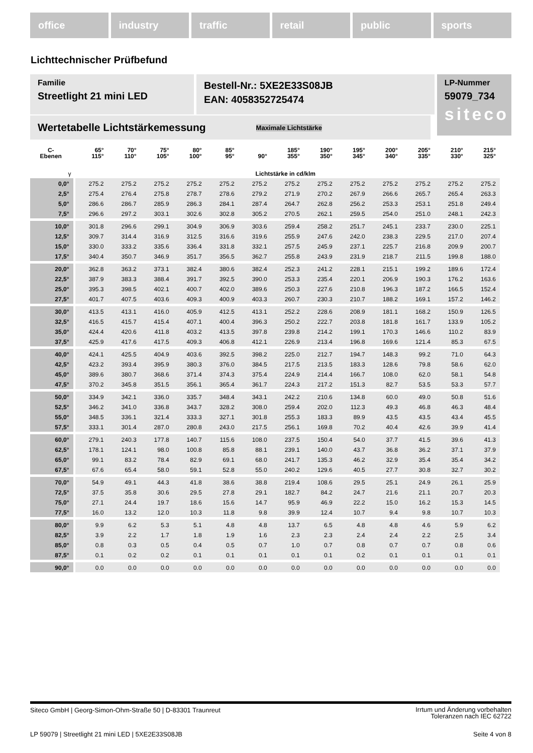office industry traffic retail public sports
Lichttechnischer Prüfbefund
Familie
Streetlight 21 mini LED
Bestell-Nr.: 5XE2E33S08JB
EAN: 4058352725474
LP-Nummer
59079_734
siteco
Wertetabelle Lichtstärkemessung Maximale Lichtstärke
| C- Ebenen | 65° 115° | 70° 110° | 75° 105° | 80° 100° | 85° 95° | 90° | 185° 355° | 190° 350° | 195° 345° | 200° 340° | 205° 335° | 210° 330° | 215° 325° |
| --- | --- | --- | --- | --- | --- | --- | --- | --- | --- | --- | --- | --- | --- |
| γ | Lichtstärke in cd/klm | | | | | | | | | | | | |
| 0,0° | 275.2 | 275.2 | 275.2 | 275.2 | 275.2 | 275.2 | 275.2 | 275.2 | 275.2 | 275.2 | 275.2 | 275.2 | 275.2 |
| 2,5° | 275.4 | 276.4 | 275.8 | 278.7 | 278.6 | 279.2 | 271.9 | 270.2 | 267.9 | 266.6 | 265.7 | 265.4 | 263.3 |
| 5,0° | 286.6 | 286.7 | 285.9 | 286.3 | 284.1 | 287.4 | 264.7 | 262.8 | 256.2 | 253.3 | 253.1 | 251.8 | 249.4 |
| 7,5° | 296.6 | 297.2 | 303.1 | 302.6 | 302.8 | 305.2 | 270.5 | 262.1 | 259.5 | 254.0 | 251.0 | 248.1 | 242.3 |
| 10,0° | 301.8 | 296.6 | 299.1 | 304.9 | 306.9 | 303.6 | 259.4 | 258.2 | 251.7 | 245.1 | 233.7 | 230.0 | 225.1 |
| 12,5° | 309.7 | 314.4 | 316.9 | 312.5 | 316.6 | 319.6 | 255.9 | 247.6 | 242.0 | 238.3 | 229.5 | 217.0 | 207.4 |
| 15,0° | 330.0 | 333.2 | 335.6 | 336.4 | 331.8 | 332.1 | 257.5 | 245.9 | 237.1 | 225.7 | 216.8 | 209.9 | 200.7 |
| 17,5° | 340.4 | 350.7 | 346.9 | 351.7 | 356.5 | 362.7 | 255.8 | 243.9 | 231.9 | 218.7 | 211.5 | 199.8 | 188.0 |
| 20,0° | 362.8 | 363.2 | 373.1 | 382.4 | 380.6 | 382.4 | 252.3 | 241.2 | 228.1 | 215.1 | 199.2 | 189.6 | 172.4 |
| 22,5° | 387.9 | 383.3 | 388.4 | 391.7 | 392.5 | 390.0 | 253.3 | 235.4 | 220.1 | 206.9 | 190.3 | 176.2 | 163.6 |
| 25,0° | 395.3 | 398.5 | 402.1 | 400.7 | 402.0 | 389.6 | 250.3 | 227.6 | 210.8 | 196.3 | 187.2 | 166.5 | 152.4 |
| 27,5° | 401.7 | 407.5 | 403.6 | 409.3 | 400.9 | 403.3 | 260.7 | 230.3 | 210.7 | 188.2 | 169.1 | 157.2 | 146.2 |
| 30,0° | 413.5 | 413.1 | 416.0 | 405.9 | 412.5 | 413.1 | 252.2 | 228.6 | 208.9 | 181.1 | 168.2 | 150.9 | 126.5 |
| 32,5° | 416.5 | 415.7 | 415.4 | 407.1 | 400.4 | 396.3 | 250.2 | 222.7 | 203.8 | 181.8 | 161.7 | 133.9 | 105.2 |
| 35,0° | 424.4 | 420.6 | 411.8 | 403.2 | 413.5 | 397.8 | 239.8 | 214.2 | 199.1 | 170.3 | 146.6 | 110.2 | 83.9 |
| 37,5° | 425.9 | 417.6 | 417.5 | 409.3 | 406.8 | 412.1 | 226.9 | 213.4 | 196.8 | 169.6 | 121.4 | 85.3 | 67.5 |
| 40,0° | 424.1 | 425.5 | 404.9 | 403.6 | 392.5 | 398.2 | 225.0 | 212.7 | 194.7 | 148.3 | 99.2 | 71.0 | 64.3 |
| 42,5° | 423.2 | 393.4 | 395.9 | 380.3 | 376.0 | 384.5 | 217.5 | 213.5 | 183.3 | 128.6 | 79.8 | 58.6 | 62.0 |
| 45,0° | 389.6 | 380.7 | 368.6 | 371.4 | 374.3 | 375.4 | 224.9 | 214.4 | 166.7 | 108.0 | 62.0 | 58.1 | 54.8 |
| 47,5° | 370.2 | 345.8 | 351.5 | 356.1 | 365.4 | 361.7 | 224.3 | 217.2 | 151.3 | 82.7 | 53.5 | 53.3 | 57.7 |
| 50,0° | 334.9 | 342.1 | 336.0 | 335.7 | 348.4 | 343.1 | 242.2 | 210.6 | 134.8 | 60.0 | 49.0 | 50.8 | 51.6 |
| 52,5° | 346.2 | 341.0 | 336.8 | 343.7 | 328.2 | 308.0 | 259.4 | 202.0 | 112.3 | 49.3 | 46.8 | 46.3 | 48.4 |
| 55,0° | 348.5 | 336.1 | 321.4 | 333.3 | 327.1 | 301.8 | 255.3 | 183.3 | 89.9 | 43.5 | 43.5 | 43.4 | 45.5 |
| 57,5° | 333.1 | 301.4 | 287.0 | 280.8 | 243.0 | 217.5 | 256.1 | 169.8 | 70.2 | 40.4 | 42.6 | 39.9 | 41.4 |
| 60,0° | 279.1 | 240.3 | 177.8 | 140.7 | 115.6 | 108.0 | 237.5 | 150.4 | 54.0 | 37.7 | 41.5 | 39.6 | 41.3 |
| 62,5° | 178.1 | 124.1 | 98.0 | 100.8 | 85.8 | 88.1 | 239.1 | 140.0 | 43.7 | 36.8 | 36.2 | 37.1 | 37.9 |
| 65,0° | 99.1 | 83.2 | 78.4 | 82.9 | 69.1 | 68.0 | 241.7 | 135.3 | 46.2 | 32.9 | 35.4 | 35.4 | 34.2 |
| 67,5° | 67.6 | 65.4 | 58.0 | 59.1 | 52.8 | 55.0 | 240.2 | 129.6 | 40.5 | 27.7 | 30.8 | 32.7 | 30.2 |
| 70,0° | 54.9 | 49.1 | 44.3 | 41.8 | 38.6 | 38.8 | 219.4 | 108.6 | 29.5 | 25.1 | 24.9 | 26.1 | 25.9 |
| 72,5° | 37.5 | 35.8 | 30.6 | 29.5 | 27.8 | 29.1 | 182.7 | 84.2 | 24.7 | 21.6 | 21.1 | 20.7 | 20.3 |
| 75,0° | 27.1 | 24.4 | 19.7 | 18.6 | 15.6 | 14.7 | 95.9 | 46.9 | 22.2 | 15.0 | 16.2 | 15.3 | 14.5 |
| 77,5° | 16.0 | 13.2 | 12.0 | 10.3 | 11.8 | 9.8 | 39.9 | 12.4 | 10.7 | 9.4 | 9.8 | 10.7 | 10.3 |
| 80,0° | 9.9 | 6.2 | 5.3 | 5.1 | 4.8 | 4.8 | 13.7 | 6.5 | 4.8 | 4.8 | 4.6 | 5.9 | 6.2 |
| 82,5° | 3.9 | 2.2 | 1.7 | 1.8 | 1.9 | 1.6 | 2.3 | 2.3 | 2.4 | 2.4 | 2.2 | 2.5 | 3.4 |
| 85,0° | 0.8 | 0.3 | 0.5 | 0.4 | 0.5 | 0.7 | 1.0 | 0.7 | 0.8 | 0.7 | 0.7 | 0.8 | 0.6 |
| 87,5° | 0.1 | 0.2 | 0.2 | 0.1 | 0.1 | 0.1 | 0.1 | 0.1 | 0.2 | 0.1 | 0.1 | 0.1 | 0.1 |
| 90,0° | 0.0 | 0.0 | 0.0 | 0.0 | 0.0 | 0.0 | 0.0 | 0.0 | 0.0 | 0.0 | 0.0 | 0.0 | 0.0 |
Siteco GmbH | Georg-Simon-Ohm-Straße 50 | D-83301 Traunreut Irrtum und Änderung vorbehalten
Toleranzen nach IEC 62722
LP 59079 | Streetlight 21 mini LED | 5XE2E33S08JB Seite 4 von 8